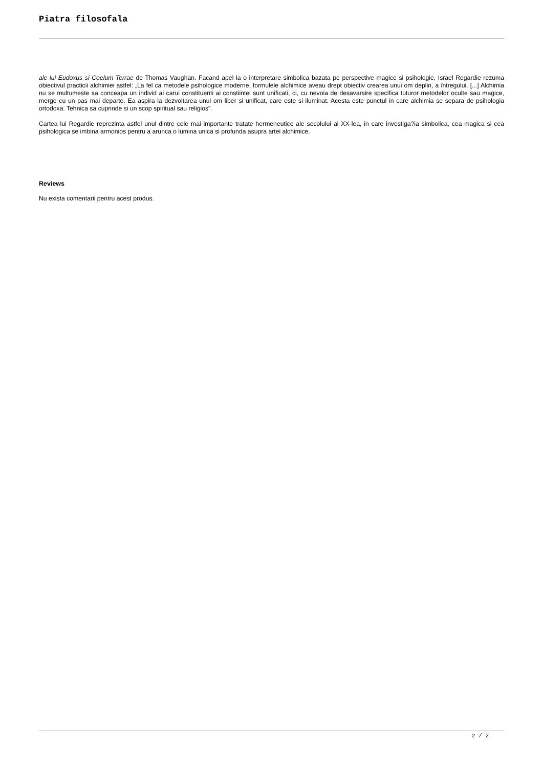Piatra filosofala
ale lui Eudoxus si Coelum Terrae de Thomas Vaughan. Facand apel la o interpretare simbolica bazata pe perspective magice si psihologie, Israel Regardie rezuma obiectivul practicii alchimiei astfel: „La fel ca metodele psihologice moderne, formulele alchimice aveau drept obiectiv crearea unui om deplin, a întregului. [...] Alchimia nu se multumeste sa conceapa un individ ai carui constituenti ai constiintei sunt unificati, ci, cu nevoia de desavarsire specifica tuturor metodelor oculte sau magice, merge cu un pas mai departe. Ea aspira la dezvoltarea unui om liber si unificat, care este si iluminat. Acesta este punctul in care alchimia se separa de psihologia ortodoxa. Tehnica sa cuprinde si un scop spiritual sau religios”.
Cartea lui Regardie reprezinta astfel unul dintre cele mai importante tratate hermeneutice ale secolului al XX-lea, in care investiga?ia simbolica, cea magica si cea psihologica se imbina armonios pentru a arunca o lumina unica si profunda asupra artei alchimice.
Reviews
Nu exista comentarii pentru acest produs.
2 / 2